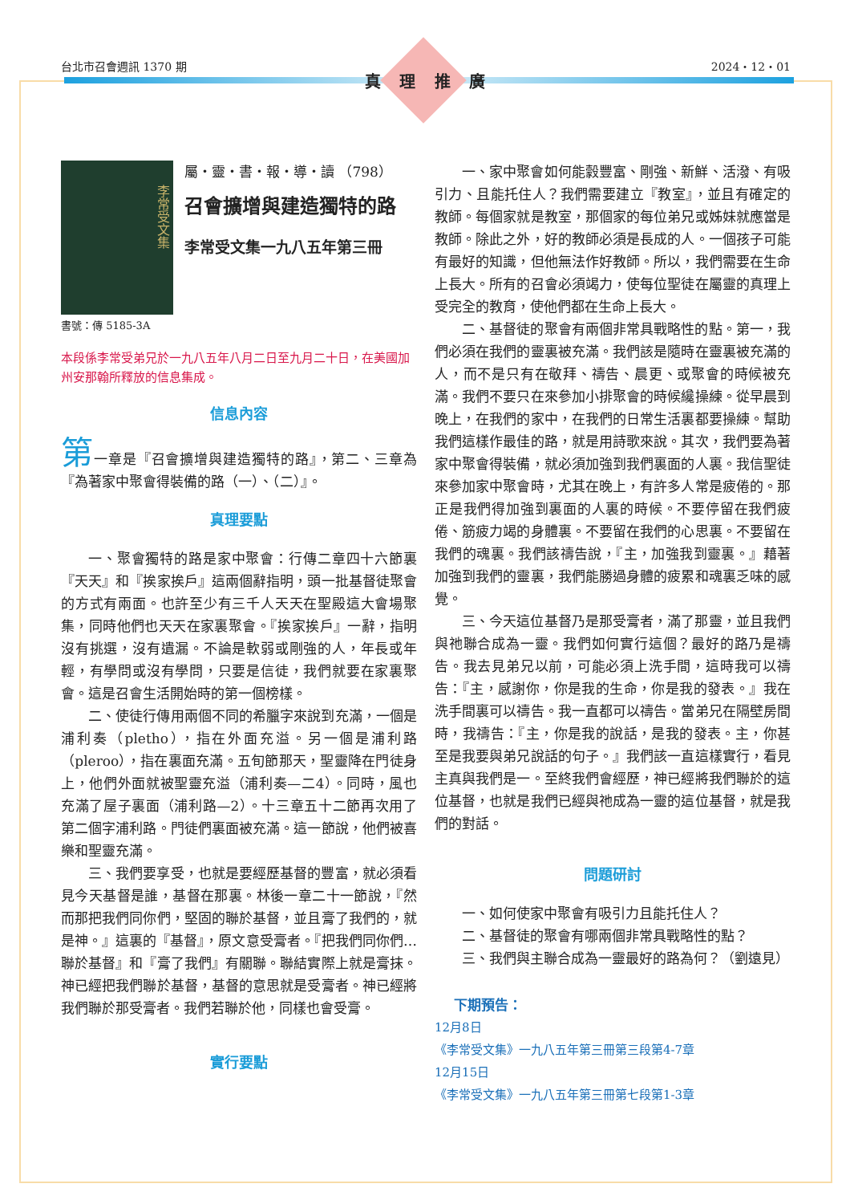台北市召會週訊 1370 期 2024・12・01
真理推廣
李常受文集
屬・靈・書・報・導・讀 （798）
召會擴增與建造獨特的路
李常受文集一九八五年第三冊
書號：傳 5185-3A
本段係李常受弟兄於一九八五年八月二日至九月二十日，在美國加州安那翰所釋放的信息集成。
信息內容
第一章是『召會擴增與建造獨特的路』，第二、三章為『為著家中聚會得裝備的路（一）、（二）』。
真理要點
一、聚會獨特的路是家中聚會：行傳二章四十六節裏『天天』和『挨家挨戶』這兩個辭指明，頭一批基督徒聚會的方式有兩面。也許至少有三千人天天在聖殿這大會場聚集，同時他們也天天在家裏聚會。『挨家挨戶』一辭，指明沒有挑選，沒有遺漏。不論是軟弱或剛強的人，年長或年輕，有學問或沒有學問，只要是信徒，我們就要在家裏聚會。這是召會生活開始時的第一個榜樣。
二、使徒行傳用兩個不同的希臘字來說到充滿，一個是浦利奏（pletho），指在外面充溢。另一個是浦利路（pleroo），指在裏面充滿。五旬節那天，聖靈降在門徒身上，他們外面就被聖靈充溢（浦利奏—二4）。同時，風也充滿了屋子裏面（浦利路—2）。十三章五十二節再次用了第二個字浦利路。門徒們裏面被充滿。這一節說，他們被喜樂和聖靈充滿。
三、我們要享受，也就是要經歷基督的豐富，就必須看見今天基督是誰，基督在那裏。林後一章二十一節說，『然而那把我們同你們，堅固的聯於基督，並且膏了我們的，就是神。』這裏的『基督』，原文意受膏者。『把我們同你們…聯於基督』和『膏了我們』有關聯。聯結實際上就是膏抹。神已經把我們聯於基督，基督的意思就是受膏者。神已經將我們聯於那受膏者。我們若聯於他，同樣也會受膏。
實行要點
一、家中聚會如何能豰豐富、剛強、新鮮、活潑、有吸引力、且能托住人？我們需要建立『教室』，並且有確定的教師。每個家就是教室，那個家的每位弟兄或姊妹就應當是教師。除此之外，好的教師必須是長成的人。一個孩子可能有最好的知識，但他無法作好教師。所以，我們需要在生命上長大。所有的召會必須竭力，使每位聖徒在屬靈的真理上受完全的教育，使他們都在生命上長大。
二、基督徒的聚會有兩個非常具戰略性的點。第一，我們必須在我們的靈裏被充滿。我們該是隨時在靈裏被充滿的人，而不是只有在敬拜、禱告、晨更、或聚會的時候被充滿。我們不要只在來參加小排聚會的時候纔操練。從早晨到晚上，在我們的家中，在我們的日常生活裏都要操練。幫助我們這樣作最佳的路，就是用詩歌來說。其次，我們要為著家中聚會得裝備，就必須加強到我們裏面的人裏。我信聖徒來參加家中聚會時，尤其在晚上，有許多人常是疲倦的。那正是我們得加強到裏面的人裏的時候。不要停留在我們疲倦、筋疲力竭的身體裏。不要留在我們的心思裏。不要留在我們的魂裏。我們該禱告說，『主，加強我到靈裏。』藉著加強到我們的靈裏，我們能勝過身體的疲累和魂裏乏味的感覺。
三、今天這位基督乃是那受膏者，滿了那靈，並且我們與祂聯合成為一靈。我們如何實行這個？最好的路乃是禱告。我去見弟兄以前，可能必須上洗手間，這時我可以禱告：『主，感謝你，你是我的生命，你是我的發表。』我在洗手間裏可以禱告。我一直都可以禱告。當弟兄在隔壁房間時，我禱告：『主，你是我的說話，是我的發表。主，你甚至是我要與弟兄說話的句子。』我們該一直這樣實行，看見主真與我們是一。至終我們會經歷，神已經將我們聯於的這位基督，也就是我們已經與祂成為一靈的這位基督，就是我們的對話。
問題研討
一、如何使家中聚會有吸引力且能托住人？
二、基督徒的聚會有哪兩個非常具戰略性的點？
三、我們與主聯合成為一靈最好的路為何？（劉遠見）
下期預告：
12月8日
《李常受文集》一九八五年第三冊第三段第4-7章
12月15日
《李常受文集》一九八五年第三冊第七段第1-3章